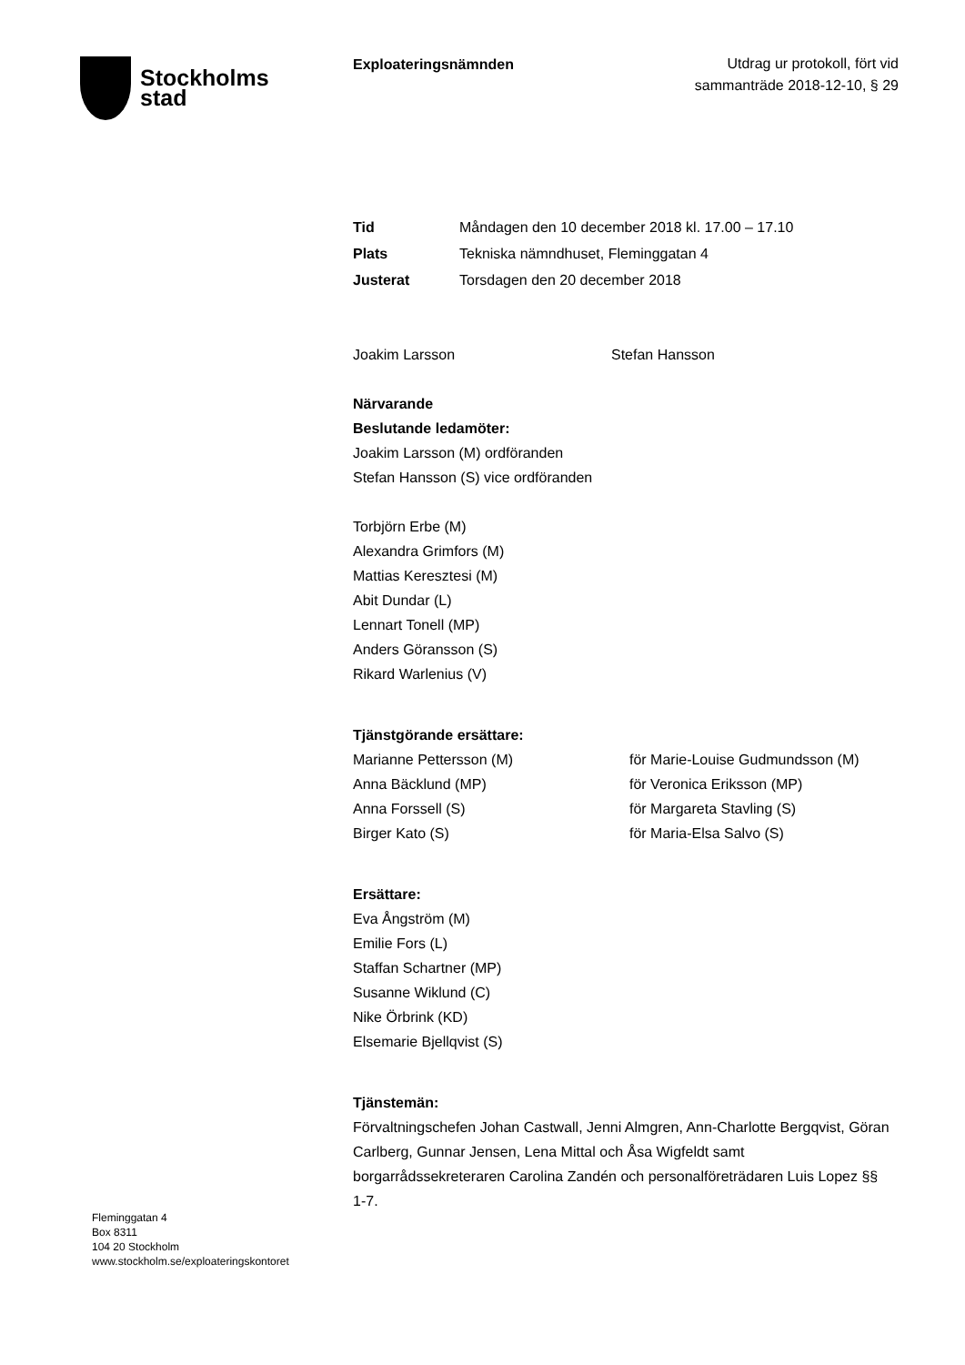Stockholms
stad
Exploateringsnämnden
Utdrag ur protokoll, fört vid
sammanträde 2018-12-10, § 29
Tid Måndagen den 10 december 2018 kl. 17.00 – 17.10
Plats Tekniska nämndhuset, Fleminggatan 4
Justerat Torsdagen den 20 december 2018
Joakim Larsson Stefan Hansson
Närvarande
Beslutande ledamöter:
Joakim Larsson (M) ordföranden
Stefan Hansson (S) vice ordföranden
Torbjörn Erbe (M)
Alexandra Grimfors (M)
Mattias Keresztesi (M)
Abit Dundar (L)
Lennart Tonell (MP)
Anders Göransson (S)
Rikard Warlenius (V)
Tjänstgörande ersättare:
Marianne Pettersson (M) för Marie-Louise Gudmundsson (M)
Anna Bäcklund (MP) för Veronica Eriksson (MP)
Anna Forssell (S) för Margareta Stavling (S)
Birger Kato (S) för Maria-Elsa Salvo (S)
Ersättare:
Eva Ångström (M)
Emilie Fors (L)
Staffan Schartner (MP)
Susanne Wiklund (C)
Nike Örbrink (KD)
Elsemarie Bjellqvist (S)
Tjänstemän:
Förvaltningschefen Johan Castwall, Jenni Almgren, Ann-Charlotte Bergqvist, Göran Carlberg, Gunnar Jensen, Lena Mittal och Åsa Wigfeldt samt borgarrådssekreteraren Carolina Zandén och personalföreträdaren Luis Lopez §§ 1-7.
Fleminggatan 4
Box 8311
104 20 Stockholm
www.stockholm.se/exploateringskontoret